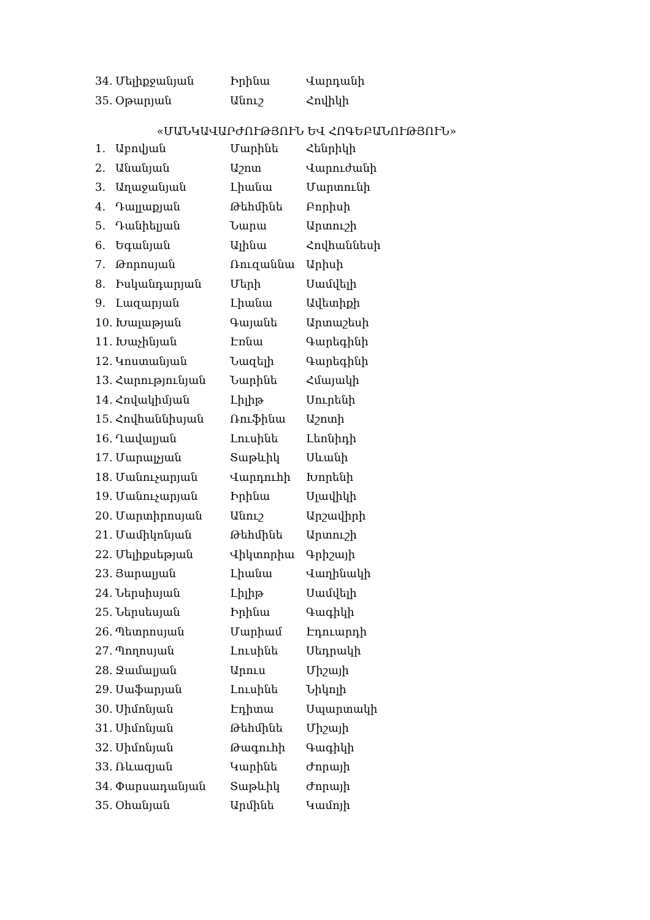| 34. | Մելիքջանյան | Իրինա | Վարդանի |
| 35. | Օթարյան | Անուշ | Հովիկի |
«ՄԱՆԿԱՎԱՐԺՈՒԹՅՈՒՆ ԵՎ ՀՈԳԵԲԱՆՈՒԹՅՈՒՆ»
| 1. | Աբովյան | Մարինե | Հենրիկի |
| 2. | Անանյան | Աշոտ | Վարուժանի |
| 3. | Աղաջանյան | Լիանա | Մարտունի |
| 4. | Դալլաքյան | Թեհմինե | Բորիսի |
| 5. | Դանիելյան | Նարա | Արտուշի |
| 6. | Եգանյան | Ալինա | Հովհաննեսի |
| 7. | Թորոսյան | Ռուզաննա | Արիսի |
| 8. | Իսկանդարյան | Մերի | Սամվելի |
| 9. | Լազարյան | Լիանա | Ավետիքի |
| 10. | Խալաթյան | Գայանե | Արտաշեսի |
| 11. | Խաչինյան | Էռնա | Գարեգինի |
| 12. | Կոստանյան | Նազելի | Գարեգինի |
| 13. | Հարությունյան | Նարինե | Հմայակի |
| 14. | Հովակիմյան | Լիլիթ | Սուրենի |
| 15. | Հովհաննիսյան | Ռուֆինա | Աշոտի |
| 16. | Ղավալյան | Լուսինե | Լեոնիդի |
| 17. | Մարալչյան | Տաթևիկ | Սևանի |
| 18. | Մանուչարյան | Վարդուհի | Խորենի |
| 19. | Մանուչարյան | Իրինա | Սլավիկի |
| 20. | Մարտիրոսյան | Անուշ | Արշավիրի |
| 21. | Մամիկոնյան | Թեհմինե | Արտուշի |
| 22. | Մելիքսեթյան | Վիկտորիա | Գրիշայի |
| 23. | Յարալյան | Լիանա | Վաղինակի |
| 24. | Ներսիսյան | Լիլիթ | Սամվելի |
| 25. | Ներսեսյան | Իրինա | Գագիկի |
| 26. | Պետրոսյան | Մարիամ | Էդուարդի |
| 27. | Պողոսյան | Լուսինե | Սեդրակի |
| 28. | Ջամալյան | Արուս | Միշայի |
| 29. | Սաֆարյան | Լուսինե | Նիկոլի |
| 30. | Սիմոնյան | Էդիտա | Սպարտակի |
| 31. | Սիմոնյան | Թեհմինե | Միշայի |
| 32. | Սիմոնյան | Թագուհի | Գագիկի |
| 33. | Ռևազյան | Կարինե | Ժորայի |
| 34. | Փարսադանյան | Տաթևիկ | Ժորայի |
| 35. | Օհանյան | Արմինե | Կամոյի |